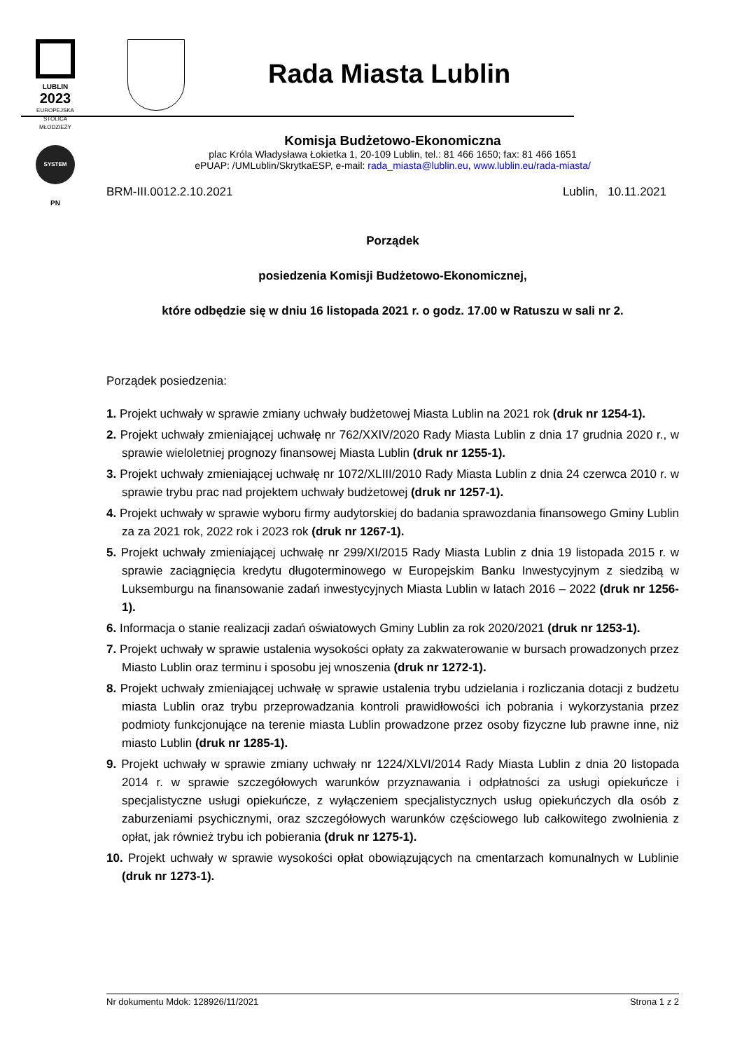LUBLIN
2023
EUROPEJSKA STOLICA MŁODZIEŻY
SYSTEM
PN
Rada Miasta Lublin
Komisja Budżetowo-Ekonomiczna
plac Króla Władysława Łokietka 1, 20-109 Lublin, tel.: 81 466 1650; fax: 81 466 1651
ePUAP: /UMLublin/SkrytkaESP, e-mail: rada_miasta@lublin.eu, www.lublin.eu/rada-miasta/
BRM-III.0012.2.10.2021 Lublin, 10.11.2021
Porządek
posiedzenia Komisji Budżetowo-Ekonomicznej,
które odbędzie się w dniu 16 listopada 2021 r. o godz. 17.00 w Ratuszu w sali nr 2.
Porządek posiedzenia:
1. Projekt uchwały w sprawie zmiany uchwały budżetowej Miasta Lublin na 2021 rok (druk nr 1254-1).
2. Projekt uchwały zmieniającej uchwałę nr 762/XXIV/2020 Rady Miasta Lublin z dnia 17 grudnia 2020 r., w sprawie wieloletniej prognozy finansowej Miasta Lublin (druk nr 1255-1).
3. Projekt uchwały zmieniającej uchwałę nr 1072/XLIII/2010 Rady Miasta Lublin z dnia 24 czerwca 2010 r. w sprawie trybu prac nad projektem uchwały budżetowej (druk nr 1257-1).
4. Projekt uchwały w sprawie wyboru firmy audytorskiej do badania sprawozdania finansowego Gminy Lublin za za 2021 rok, 2022 rok i 2023 rok (druk nr 1267-1).
5. Projekt uchwały zmieniającej uchwałę nr 299/XI/2015 Rady Miasta Lublin z dnia 19 listopada 2015 r. w sprawie zaciągnięcia kredytu długoterminowego w Europejskim Banku Inwestycyjnym z siedzibą w Luksemburgu na finansowanie zadań inwestycyjnych Miasta Lublin w latach 2016 – 2022 (druk nr 1256-1).
6. Informacja o stanie realizacji zadań oświatowych Gminy Lublin za rok 2020/2021 (druk nr 1253-1).
7. Projekt uchwały w sprawie ustalenia wysokości opłaty za zakwaterowanie w bursach prowadzonych przez Miasto Lublin oraz terminu i sposobu jej wnoszenia (druk nr 1272-1).
8. Projekt uchwały zmieniającej uchwałę w sprawie ustalenia trybu udzielania i rozliczania dotacji z budżetu miasta Lublin oraz trybu przeprowadzania kontroli prawidłowości ich pobrania i wykorzystania przez podmioty funkcjonujące na terenie miasta Lublin prowadzone przez osoby fizyczne lub prawne inne, niż miasto Lublin (druk nr 1285-1).
9. Projekt uchwały w sprawie zmiany uchwały nr 1224/XLVI/2014 Rady Miasta Lublin z dnia 20 listopada 2014 r. w sprawie szczegółowych warunków przyznawania i odpłatności za usługi opiekuńcze i specjalistyczne usługi opiekuńcze, z wyłączeniem specjalistycznych usług opiekuńczych dla osób z zaburzeniami psychicznymi, oraz szczegółowych warunków częściowego lub całkowitego zwolnienia z opłat, jak również trybu ich pobierania (druk nr 1275-1).
10. Projekt uchwały w sprawie wysokości opłat obowiązujących na cmentarzach komunalnych w Lublinie (druk nr 1273-1).
Nr dokumentu Mdok: 128926/11/2021 Strona 1 z 2